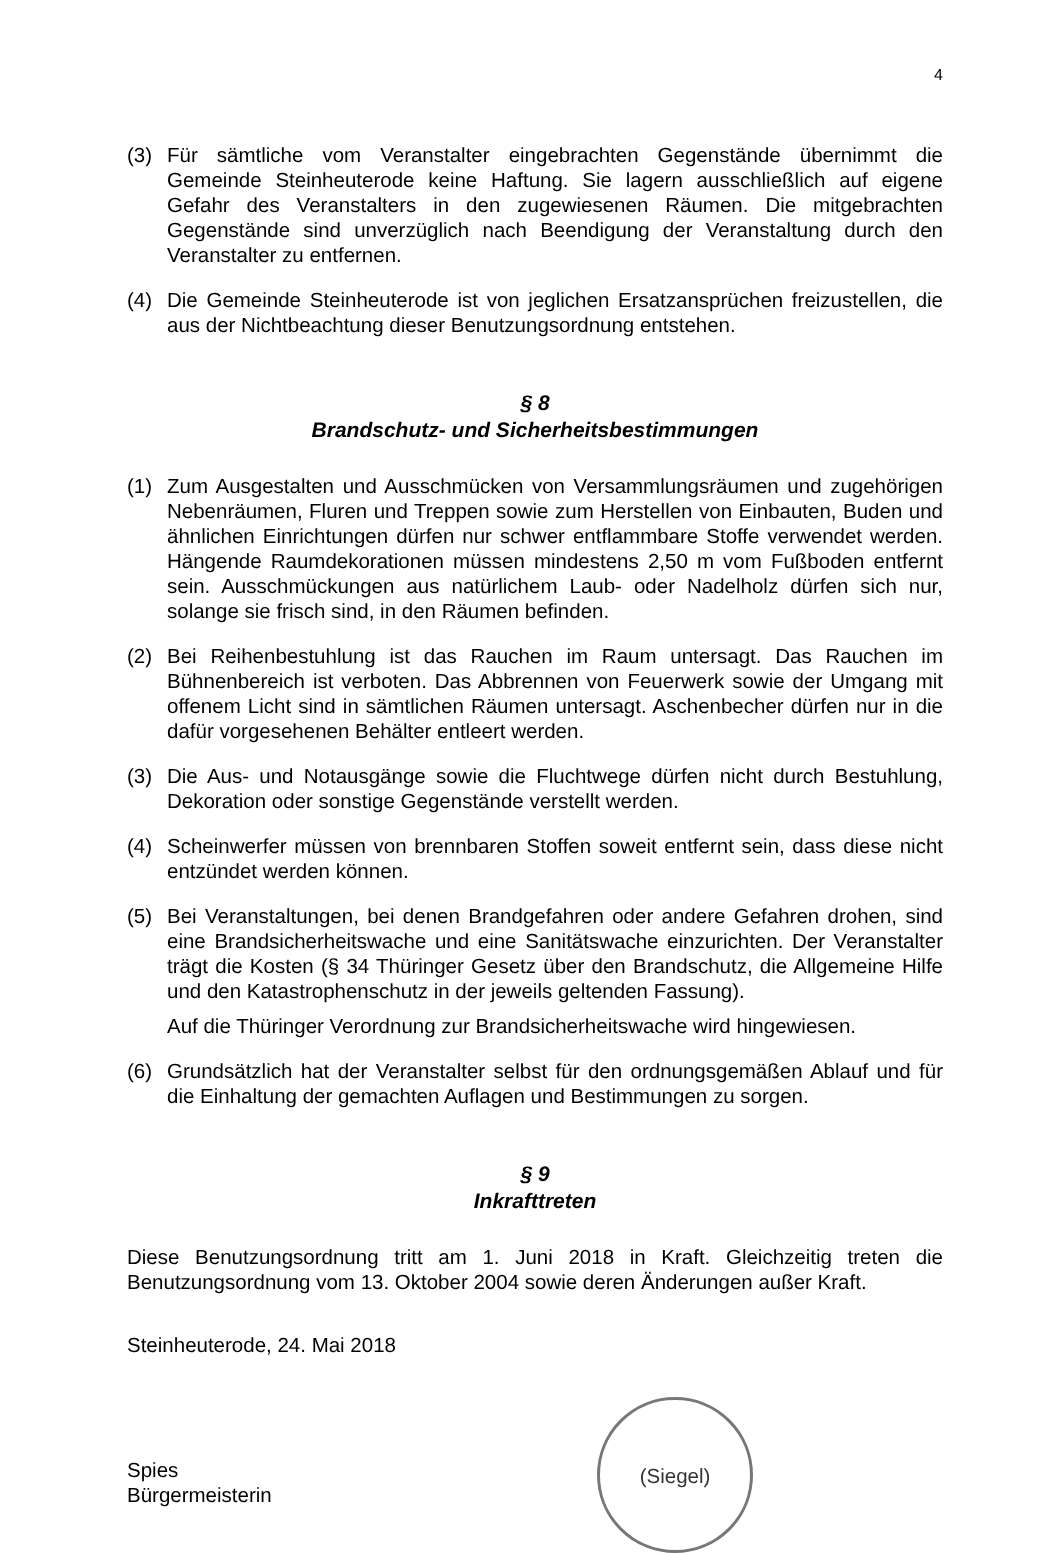4
(3) Für sämtliche vom Veranstalter eingebrachten Gegenstände übernimmt die Gemeinde Steinheuterode keine Haftung. Sie lagern ausschließlich auf eigene Gefahr des Veranstalters in den zugewiesenen Räumen. Die mitgebrachten Gegenstände sind unverzüglich nach Beendigung der Veranstaltung durch den Veranstalter zu entfernen.
(4) Die Gemeinde Steinheuterode ist von jeglichen Ersatzansprüchen freizustellen, die aus der Nichtbeachtung dieser Benutzungsordnung entstehen.
§ 8
Brandschutz- und Sicherheitsbestimmungen
(1) Zum Ausgestalten und Ausschmücken von Versammlungsräumen und zugehörigen Nebenräumen, Fluren und Treppen sowie zum Herstellen von Einbauten, Buden und ähnlichen Einrichtungen dürfen nur schwer entflammbare Stoffe verwendet werden. Hängende Raumdekorationen müssen mindestens 2,50 m vom Fußboden entfernt sein. Ausschmückungen aus natürlichem Laub- oder Nadelholz dürfen sich nur, solange sie frisch sind, in den Räumen befinden.
(2) Bei Reihenbestuhlung ist das Rauchen im Raum untersagt. Das Rauchen im Bühnenbereich ist verboten. Das Abbrennen von Feuerwerk sowie der Umgang mit offenem Licht sind in sämtlichen Räumen untersagt. Aschenbecher dürfen nur in die dafür vorgesehenen Behälter entleert werden.
(3) Die Aus- und Notausgänge sowie die Fluchtwege dürfen nicht durch Bestuhlung, Dekoration oder sonstige Gegenstände verstellt werden.
(4) Scheinwerfer müssen von brennbaren Stoffen soweit entfernt sein, dass diese nicht entzündet werden können.
(5) Bei Veranstaltungen, bei denen Brandgefahren oder andere Gefahren drohen, sind eine Brandsicherheitswache und eine Sanitätswache einzurichten. Der Veranstalter trägt die Kosten (§ 34 Thüringer Gesetz über den Brandschutz, die Allgemeine Hilfe und den Katastrophenschutz in der jeweils geltenden Fassung).
Auf die Thüringer Verordnung zur Brandsicherheitswache wird hingewiesen.
(6) Grundsätzlich hat der Veranstalter selbst für den ordnungsgemäßen Ablauf und für die Einhaltung der gemachten Auflagen und Bestimmungen zu sorgen.
§ 9
Inkrafttreten
Diese Benutzungsordnung tritt am 1. Juni 2018 in Kraft. Gleichzeitig treten die Benutzungsordnung vom 13. Oktober 2004 sowie deren Änderungen außer Kraft.
Steinheuterode, 24. Mai 2018
Spies
Bürgermeisterin
(Siegel)